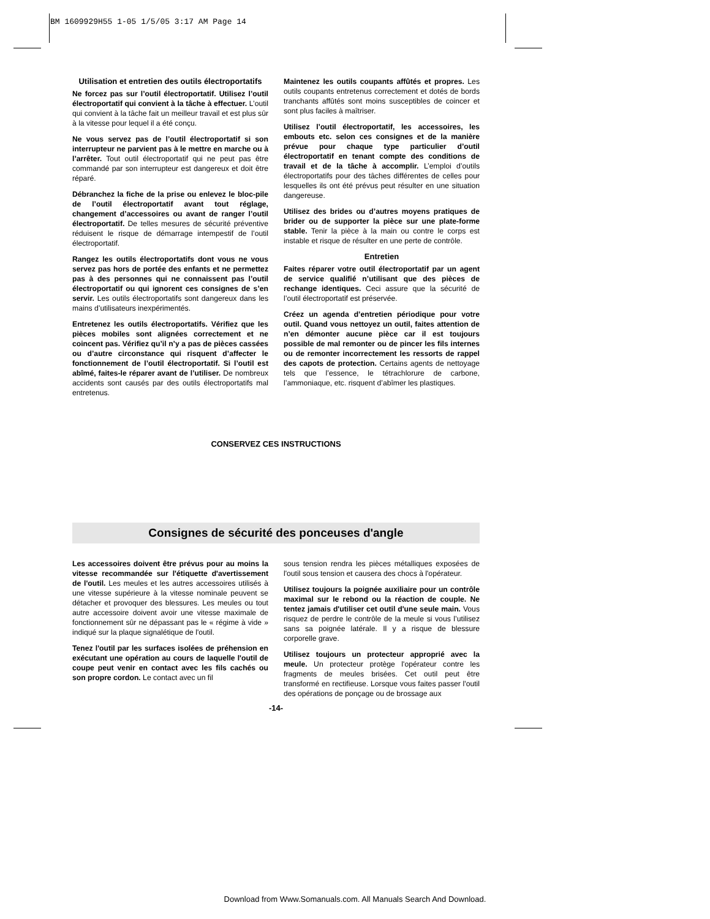BM 1609929H55 1-05 1/5/05 3:17 AM Page 14
Utilisation et entretien des outils électroportatifs
Ne forcez pas sur l’outil électroportatif. Utilisez l’outil électroportatif qui convient à la tâche à effectuer. L’outil qui convient à la tâche fait un meilleur travail et est plus sûr à la vitesse pour lequel il a été conçu.
Ne vous servez pas de l’outil électroportatif si son interrupteur ne parvient pas à le mettre en marche ou à l’arrêter. Tout outil électroportatif qui ne peut pas être commandé par son interrupteur est dangereux et doit être réparé.
Débranchez la fiche de la prise ou enlevez le bloc-pile de l’outil électroportatif avant tout réglage, changement d’accessoires ou avant de ranger l’outil électroportatif. De telles mesures de sécurité préventive réduisent le risque de démarrage intempestif de l’outil électroportatif.
Rangez les outils électroportatifs dont vous ne vous servez pas hors de portée des enfants et ne permettez pas à des personnes qui ne connaissent pas l’outil électroportatif ou qui ignorent ces consignes de s’en servir. Les outils électroportatifs sont dangereux dans les mains d’utilisateurs inexpérimentés.
Entretenez les outils électroportatifs. Vérifiez que les pièces mobiles sont alignées correctement et ne coincent pas. Vérifiez qu’il n’y a pas de pièces cassées ou d’autre circonstance qui risquent d’affecter le fonctionnement de l’outil électroportatif. Si l’outil est abîmé, faites-le réparer avant de l’utiliser. De nombreux accidents sont causés par des outils électroportatifs mal entretenus.
Maintenez les outils coupants affûtés et propres. Les outils coupants entretenus correctement et dotés de bords tranchants affûtés sont moins susceptibles de coincer et sont plus faciles à maîtriser.
Utilisez l’outil électroportatif, les accessoires, les embouts etc. selon ces consignes et de la manière prévue pour chaque type particulier d’outil électroportatif en tenant compte des conditions de travail et de la tâche à accomplir. L’emploi d’outils électroportatifs pour des tâches différentes de celles pour lesquelles ils ont été prévus peut résulter en une situation dangereuse.
Utilisez des brides ou d’autres moyens pratiques de brider ou de supporter la pièce sur une plate-forme stable. Tenir la pièce à la main ou contre le corps est instable et risque de résulter en une perte de contrôle.
Entretien
Faites réparer votre outil électroportatif par un agent de service qualifié n’utilisant que des pièces de rechange identiques. Ceci assure que la sécurité de l’outil électroportatif est préservée.
Créez un agenda d’entretien périodique pour votre outil. Quand vous nettoyez un outil, faites attention de n’en démonter aucune pièce car il est toujours possible de mal remonter ou de pincer les fils internes ou de remonter incorrectement les ressorts de rappel des capots de protection. Certains agents de nettoyage tels que l’essence, le tétrachlorure de carbone, l’ammoniaque, etc. risquent d’abîmer les plastiques.
CONSERVEZ CES INSTRUCTIONS
Consignes de sécurité des ponceuses d'angle
Les accessoires doivent être prévus pour au moins la vitesse recommandée sur l'étiquette d'avertissement de l'outil. Les meules et les autres accessoires utilisés à une vitesse supérieure à la vitesse nominale peuvent se détacher et provoquer des blessures. Les meules ou tout autre accessoire doivent avoir une vitesse maximale de fonctionnement sûr ne dépassant pas le « régime à vide » indiqué sur la plaque signalétique de l'outil.
Tenez l'outil par les surfaces isolées de préhension en exécutant une opération au cours de laquelle l'outil de coupe peut venir en contact avec les fils cachés ou son propre cordon. Le contact avec un fil
sous tension rendra les pièces métalliques exposées de l'outil sous tension et causera des chocs à l'opérateur.
Utilisez toujours la poignée auxiliaire pour un contrôle maximal sur le rebond ou la réaction de couple. Ne tentez jamais d'utiliser cet outil d'une seule main. Vous risquez de perdre le contrôle de la meule si vous l’utilisez sans sa poignée latérale. Il y a risque de blessure corporelle grave.
Utilisez toujours un protecteur approprié avec la meule. Un protecteur protège l'opérateur contre les fragments de meules brisées. Cet outil peut être transformé en rectifieuse. Lorsque vous faites passer l'outil des opérations de ponçage ou de brossage aux
-14-
Download from Www.Somanuals.com. All Manuals Search And Download.